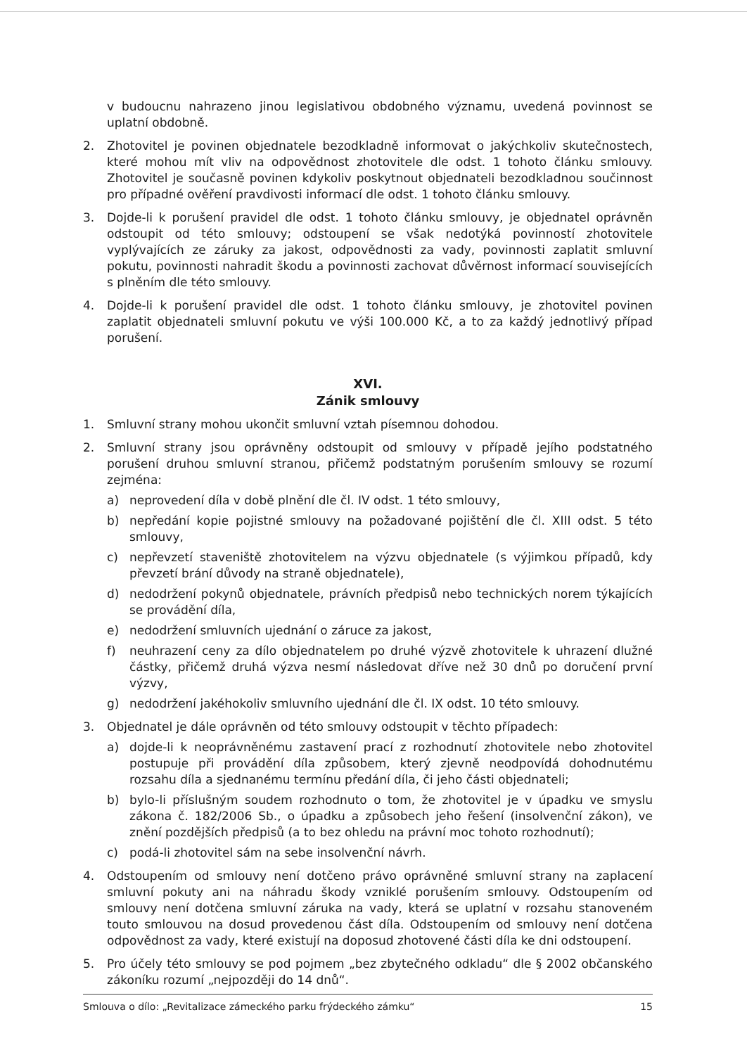v budoucnu nahrazeno jinou legislativou obdobného významu, uvedená povinnost se uplatní obdobně.
2. Zhotovitel je povinen objednatele bezodkladně informovat o jakýchkoliv skutečnostech, které mohou mít vliv na odpovědnost zhotovitele dle odst. 1 tohoto článku smlouvy. Zhotovitel je současně povinen kdykoliv poskytnout objednateli bezodkladnou součinnost pro případné ověření pravdivosti informací dle odst. 1 tohoto článku smlouvy.
3. Dojde-li k porušení pravidel dle odst. 1 tohoto článku smlouvy, je objednatel oprávněn odstoupit od této smlouvy; odstoupení se však nedotýká povinností zhotovitele vyplývajících ze záruky za jakost, odpovědnosti za vady, povinnosti zaplatit smluvní pokutu, povinnosti nahradit škodu a povinnosti zachovat důvěrnost informací souvisejících s plněním dle této smlouvy.
4. Dojde-li k porušení pravidel dle odst. 1 tohoto článku smlouvy, je zhotovitel povinen zaplatit objednateli smluvní pokutu ve výši 100.000 Kč, a to za každý jednotlivý případ porušení.
XVI.
Zánik smlouvy
1. Smluvní strany mohou ukončit smluvní vztah písemnou dohodou.
2. Smluvní strany jsou oprávněny odstoupit od smlouvy v případě jejího podstatného porušení druhou smluvní stranou, přičemž podstatným porušením smlouvy se rozumí zejména:
a) neprovedení díla v době plnění dle čl. IV odst. 1 této smlouvy,
b) nepředání kopie pojistné smlouvy na požadované pojištění dle čl. XIII odst. 5 této smlouvy,
c) nepřevzetí staveniště zhotovitelem na výzvu objednatele (s výjimkou případů, kdy převzetí brání důvody na straně objednatele),
d) nedodržení pokynů objednatele, právních předpisů nebo technických norem týkajících se provádění díla,
e) nedodržení smluvních ujednání o záruce za jakost,
f) neuhrazení ceny za dílo objednatelem po druhé výzvě zhotovitele k uhrazení dlužné částky, přičemž druhá výzva nesmí následovat dříve než 30 dnů po doručení první výzvy,
g) nedodržení jakéhokoliv smluvního ujednání dle čl. IX odst. 10 této smlouvy.
3. Objednatel je dále oprávněn od této smlouvy odstoupit v těchto případech:
a) dojde-li k neoprávněnému zastavení prací z rozhodnutí zhotovitele nebo zhotovitel postupuje při provádění díla způsobem, který zjevně neodpovídá dohodnutému rozsahu díla a sjednanému termínu předání díla, či jeho části objednateli;
b) bylo-li příslušným soudem rozhodnuto o tom, že zhotovitel je v úpadku ve smyslu zákona č. 182/2006 Sb., o úpadku a způsobech jeho řešení (insolvenční zákon), ve znění pozdějších předpisů (a to bez ohledu na právní moc tohoto rozhodnutí);
c) podá-li zhotovitel sám na sebe insolvenční návrh.
4. Odstoupením od smlouvy není dotčeno právo oprávněné smluvní strany na zaplacení smluvní pokuty ani na náhradu škody vzniklé porušením smlouvy. Odstoupením od smlouvy není dotčena smluvní záruka na vady, která se uplatní v rozsahu stanoveném touto smlouvou na dosud provedenou část díla. Odstoupením od smlouvy není dotčena odpovědnost za vady, které existují na doposud zhotovené části díla ke dni odstoupení.
5. Pro účely této smlouvy se pod pojmem „bez zbytečného odkladu“ dle § 2002 občanského zákoníku rozumí „nejpozději do 14 dnů“.
Smlouva o dílo: „Revitalizace zámeckého parku frýdeckého zámku“ 15